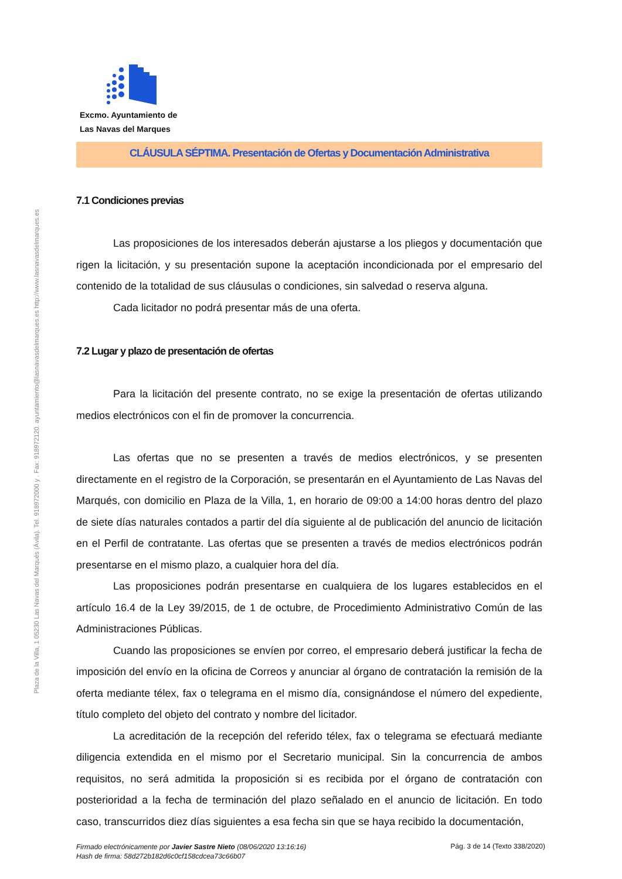Plaza de la Villa, 1 05230 Las Navas del Marqués (Ávila). Tel. 918972000 y . Fax: 918972120. ayuntamiento@lasnavasdelmarques.es http://www.lasnavasdelmarques.es
Excmo. Ayuntamiento de
Las Navas del Marques
CLÁUSULA SÉPTIMA. Presentación de Ofertas y Documentación Administrativa
7.1 Condiciones previas
Las proposiciones de los interesados deberán ajustarse a los pliegos y documentación que rigen la licitación, y su presentación supone la aceptación incondicionada por el empresario del contenido de la totalidad de sus cláusulas o condiciones, sin salvedad o reserva alguna.
Cada licitador no podrá presentar más de una oferta.
7.2 Lugar y plazo de presentación de ofertas
Para la licitación del presente contrato, no se exige la presentación de ofertas utilizando medios electrónicos con el fin de promover la concurrencia.
Las ofertas que no se presenten a través de medios electrónicos, y se presenten directamente en el registro de la Corporación, se presentarán en el Ayuntamiento de Las Navas del Marqués, con domicilio en Plaza de la Villa, 1, en horario de 09:00 a 14:00 horas dentro del plazo de siete días naturales contados a partir del día siguiente al de publicación del anuncio de licitación en el Perfil de contratante. Las ofertas que se presenten a través de medios electrónicos podrán presentarse en el mismo plazo, a cualquier hora del día.
Las proposiciones podrán presentarse en cualquiera de los lugares establecidos en el artículo 16.4 de la Ley 39/2015, de 1 de octubre, de Procedimiento Administrativo Común de las Administraciones Públicas.
Cuando las proposiciones se envíen por correo, el empresario deberá justificar la fecha de imposición del envío en la oficina de Correos y anunciar al órgano de contratación la remisión de la oferta mediante télex, fax o telegrama en el mismo día, consignándose el número del expediente, título completo del objeto del contrato y nombre del licitador.
La acreditación de la recepción del referido télex, fax o telegrama se efectuará mediante diligencia extendida en el mismo por el Secretario municipal. Sin la concurrencia de ambos requisitos, no será admitida la proposición si es recibida por el órgano de contratación con posterioridad a la fecha de terminación del plazo señalado en el anuncio de licitación. En todo caso, transcurridos diez días siguientes a esa fecha sin que se haya recibido la documentación,
Firmado electrónicamente por Javier Sastre Nieto (08/06/2020 13:16:16)
Hash de firma: 58d272b182d6c0cf158cdcea73c66b07 Pág. 3 de 14 (Texto 338/2020)